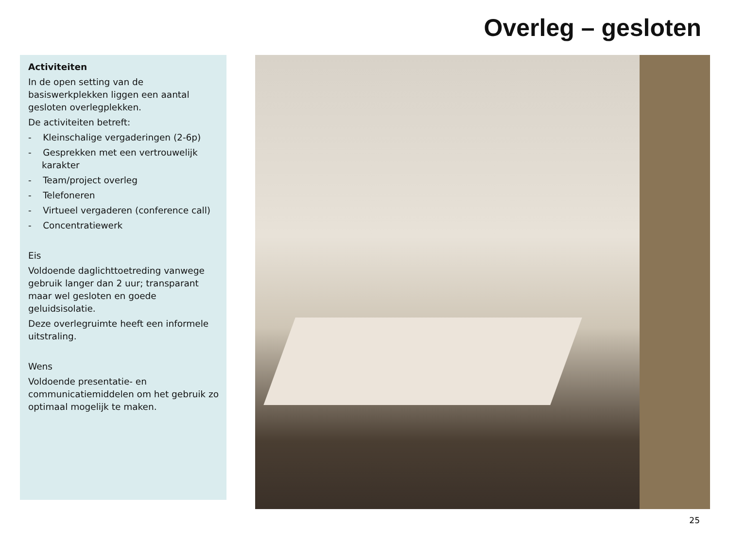Overleg – gesloten
Activiteiten
In de open setting van de
basiswerkplekken liggen een aantal
gesloten overlegplekken.
De activiteiten betreft:
- Kleinschalige vergaderingen (2-6p)
- Gesprekken met een vertrouwelijk karakter
- Team/project overleg
- Telefoneren
- Virtueel vergaderen (conference call)
- Concentratiewerk
Eis
Voldoende daglichttoetreding vanwege
gebruik langer dan 2 uur; transparant
maar wel gesloten en goede
geluidsisolatie.
Deze overlegruimte heeft een informele
uitstraling.
Wens
Voldoende presentatie- en
communicatiemiddelen om het gebruik zo
optimaal mogelijk te maken.
25